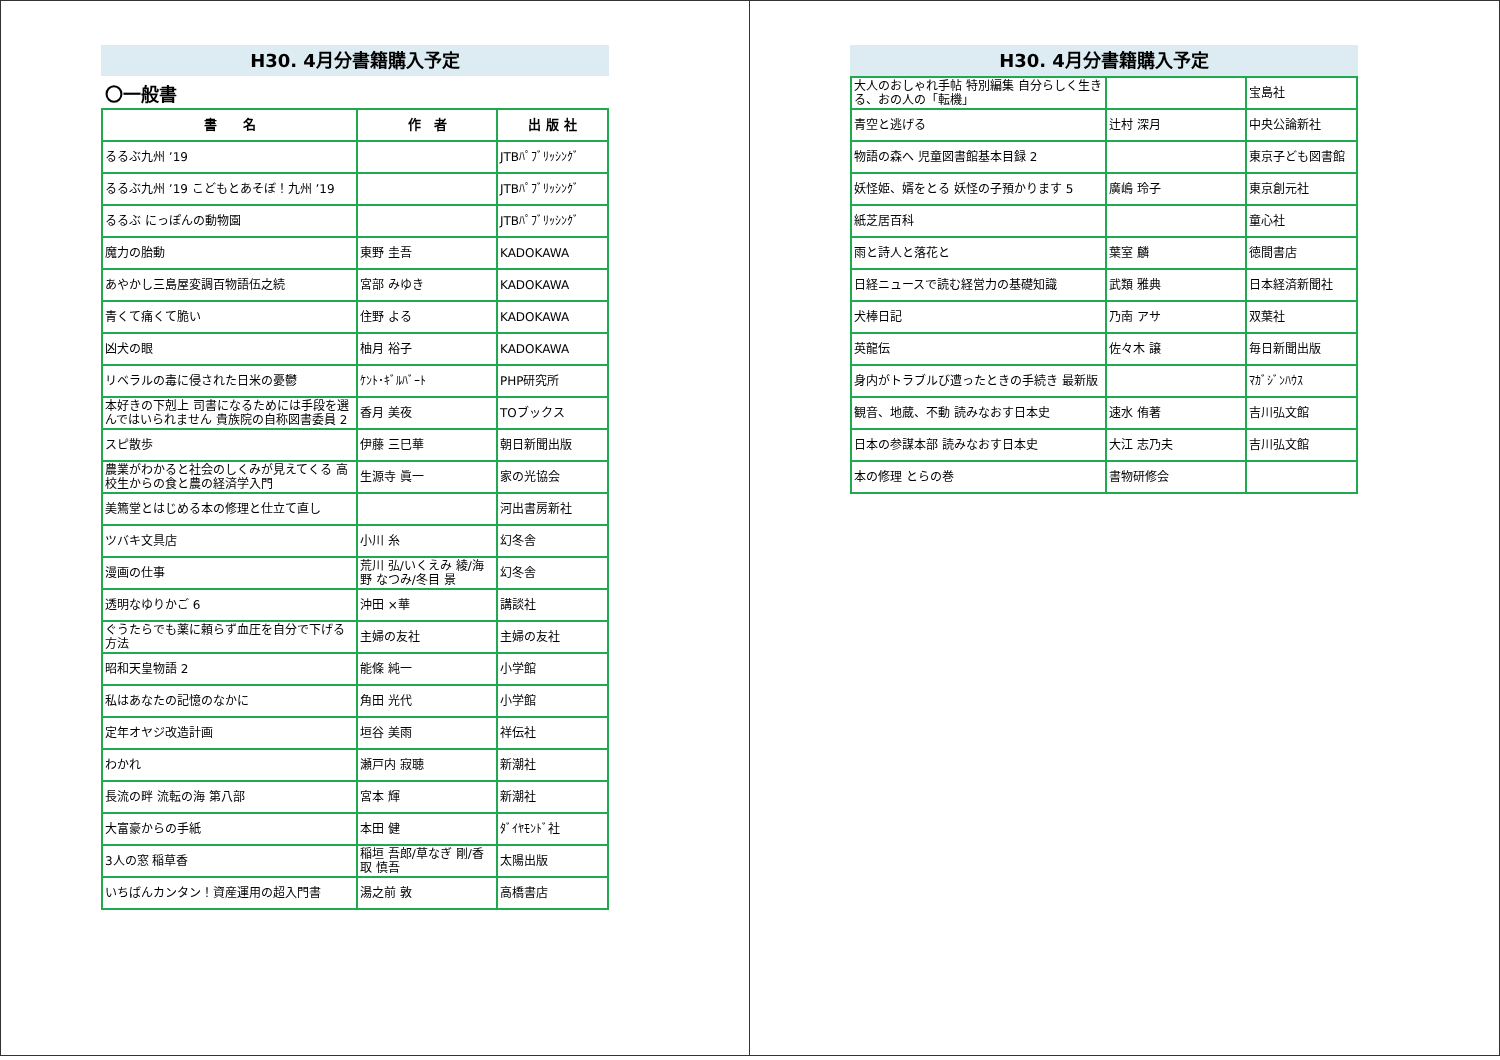H30. 4月分書籍購入予定
〇一般書
| 書 名 | 作 者 | 出 版 社 |
| --- | --- | --- |
| るるぶ九州 ’19 | | JTBﾊﾟﾌﾞﾘｯｼﾝｸﾞ |
| るるぶ九州 ’19 こどもとあそぼ！九州 ’19 | | JTBﾊﾟﾌﾞﾘｯｼﾝｸﾞ |
| るるぶ にっぽんの動物園 | | JTBﾊﾟﾌﾞﾘｯｼﾝｸﾞ |
| 魔力の胎動 | 東野 圭吾 | KADOKAWA |
| あやかし三島屋変調百物語伍之続 | 宮部 みゆき | KADOKAWA |
| 青くて痛くて脆い | 住野 よる | KADOKAWA |
| 凶犬の眼 | 柚月 裕子 | KADOKAWA |
| リベラルの毒に侵された日米の憂鬱 | ｹﾝﾄ･ｷﾞﾙﾊﾞｰﾄ | PHP研究所 |
| 本好きの下剋上 司書になるためには手段を選んではいられません 貴族院の自称図書委員 2 | 香月 美夜 | TOブックス |
| スピ散歩 | 伊藤 三巳華 | 朝日新聞出版 |
| 農業がわかると社会のしくみが見えてくる 高校生からの食と農の経済学入門 | 生源寺 眞一 | 家の光協会 |
| 美篶堂とはじめる本の修理と仕立て直し | | 河出書房新社 |
| ツバキ文具店 | 小川 糸 | 幻冬舎 |
| 漫画の仕事 | 荒川 弘/いくえみ 綾/海野 なつみ/冬目 景 | 幻冬舎 |
| 透明なゆりかご 6 | 沖田 ×華 | 講談社 |
| ぐうたらでも薬に頼らず血圧を自分で下げる方法 | 主婦の友社 | 主婦の友社 |
| 昭和天皇物語 2 | 能條 純一 | 小学館 |
| 私はあなたの記憶のなかに | 角田 光代 | 小学館 |
| 定年オヤジ改造計画 | 垣谷 美雨 | 祥伝社 |
| わかれ | 瀬戸内 寂聴 | 新潮社 |
| 長流の畔 流転の海 第八部 | 宮本 輝 | 新潮社 |
| 大富豪からの手紙 | 本田 健 | ﾀﾞｲﾔﾓﾝﾄﾞ社 |
| 3人の窓 稲草香 | 稲垣 吾郎/草なぎ 剛/香取 慎吾 | 太陽出版 |
| いちばんカンタン！資産運用の超入門書 | 湯之前 敦 | 高橋書店 |
H30. 4月分書籍購入予定
| 大人のおしゃれ手帖 特別編集 自分らしく生きる、おの人の「転機」 | | 宝島社 |
| 青空と逃げる | 辻村 深月 | 中央公論新社 |
| 物語の森へ 児童図書館基本目録 2 | | 東京子ども図書館 |
| 妖怪姫、婿をとる 妖怪の子預かります 5 | 廣嶋 玲子 | 東京創元社 |
| 紙芝居百科 | | 童心社 |
| 雨と詩人と落花と | 葉室 麟 | 徳間書店 |
| 日経ニュースで読む経営力の基礎知識 | 武類 雅典 | 日本経済新聞社 |
| 犬棒日記 | 乃南 アサ | 双葉社 |
| 英龍伝 | 佐々木 譲 | 毎日新聞出版 |
| 身内がトラブルび遭ったときの手続き 最新版 | | ﾏｶﾞｼﾞﾝﾊｳｽ |
| 観音、地蔵、不動 読みなおす日本史 | 速水 侑著 | 吉川弘文館 |
| 日本の参謀本部 読みなおす日本史 | 大江 志乃夫 | 吉川弘文館 |
| 本の修理 とらの巻 | 書物研修会 | |